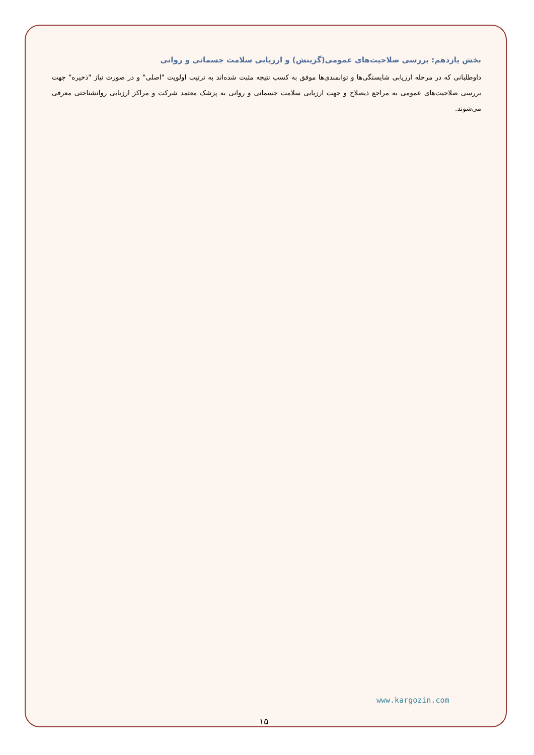بخش یازدهم: بررسی صلاحیت‌های عمومی(گزینش) و ارزیابی سلامت جسمانی و روانی
داوطلبانی که در مرحله ارزیابی شایستگی‌ها و توانمندی‌ها موفق به کسب نتیجه مثبت شده‌اند به ترتیب اولویت "اصلی" و در صورت نیاز "ذخیره" جهت بررسی صلاحیت‌های عمومی به مراجع ذیصلاح و جهت ارزیابی سلامت جسمانی و روانی به پزشک معتمد شرکت و مراکز ارزیابی روانشناختی معرفی می‌شوند.
www.kargozin.com
۱۵